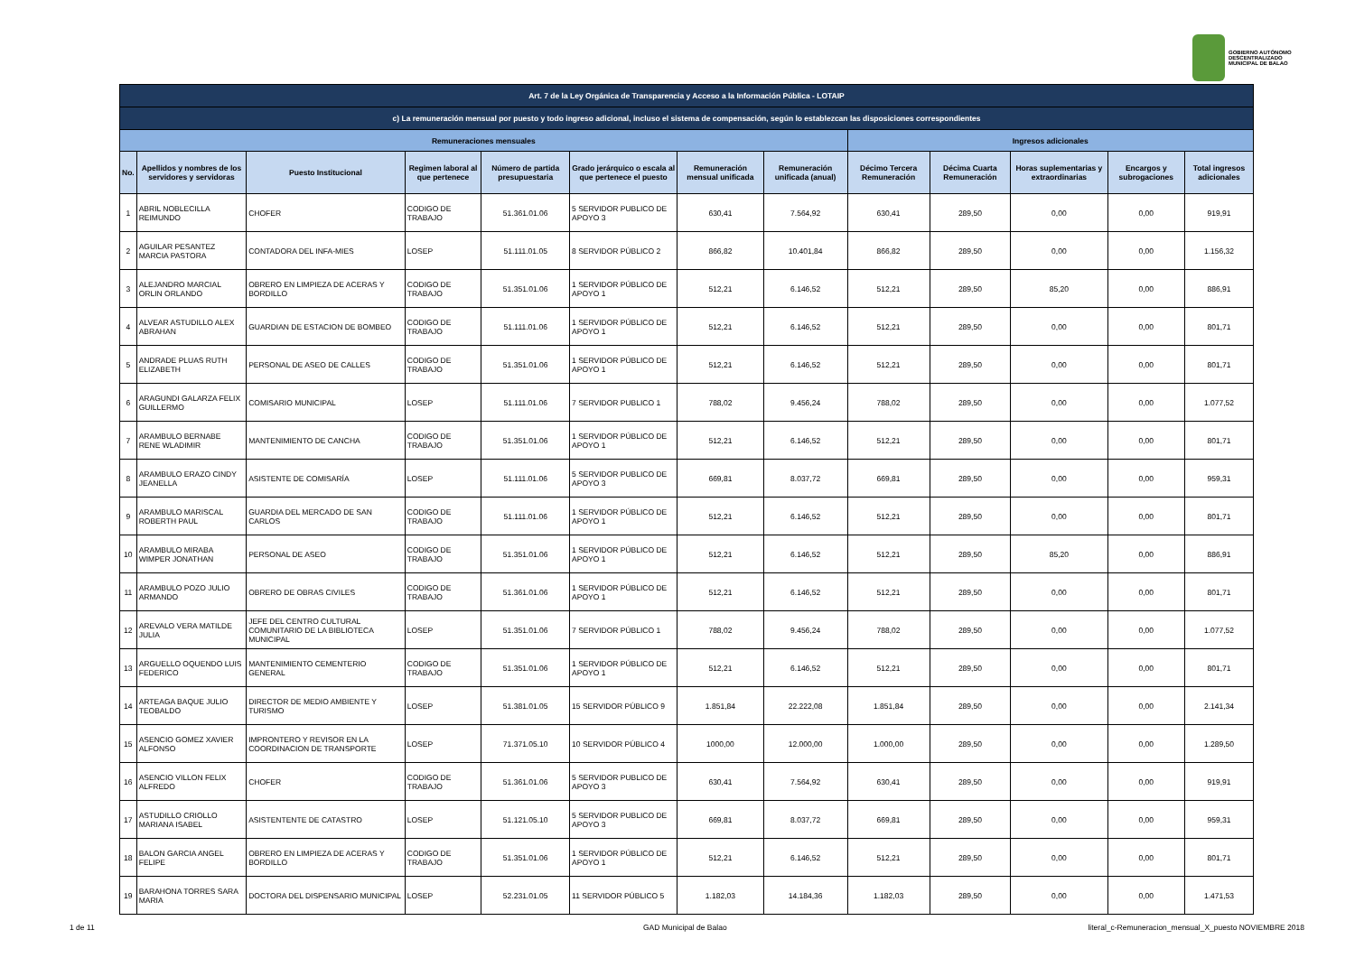GOBIERNO AUTÓNOMO
DESCENTRALIZADO
MUNICIPAL DE BALAO
| Art. 7 de la Ley Orgánica de Transparencia y Acceso a la Información Pública - LOTAIP | | | | | | | | | | | | |
| --- | --- | --- | --- | --- | --- | --- | --- | --- | --- | --- | --- | --- |
| c) La remuneración mensual por puesto y todo ingreso adicional, incluso el sistema de compensación, según lo establezcan las disposiciones correspondientes | | | | | | | | | | | | |
| Remuneraciones mensuales | | | | | | | | Ingresos adicionales | | | | |
| No. | Apellidos y nombres de los servidores y servidoras | Puesto Institucional | Regimen laboral al que pertenece | Número de partida presupuestaria | Grado jerárquico o escala al que pertenece el puesto | Remuneración mensual unificada | Remuneración unificada (anual) | Décimo Tercera Remuneración | Décima Cuarta Remuneración | Horas suplementarias y extraordinarias | Encargos y subrogaciones | Total ingresos adicionales |
| 1 | ABRIL NOBLECILLA REIMUNDO | CHOFER | CODIGO DE TRABAJO | 51.361.01.06 | 5 SERVIDOR PUBLICO DE APOYO 3 | 630,41 | 7.564,92 | 630,41 | 289,50 | 0,00 | 0,00 | 919,91 |
| 2 | AGUILAR PESANTEZ MARCIA PASTORA | CONTADORA DEL INFA-MIES | LOSEP | 51.111.01.05 | 8 SERVIDOR PÚBLICO 2 | 866,82 | 10.401,84 | 866,82 | 289,50 | 0,00 | 0,00 | 1.156,32 |
| 3 | ALEJANDRO MARCIAL ORLIN ORLANDO | OBRERO EN LIMPIEZA DE ACERAS Y BORDILLO | CODIGO DE TRABAJO | 51.351.01.06 | 1 SERVIDOR PÚBLICO DE APOYO 1 | 512,21 | 6.146,52 | 512,21 | 289,50 | 85,20 | 0,00 | 886,91 |
| 4 | ALVEAR ASTUDILLO ALEX ABRAHAN | GUARDIAN DE ESTACION DE BOMBEO | CODIGO DE TRABAJO | 51.111.01.06 | 1 SERVIDOR PÚBLICO DE APOYO 1 | 512,21 | 6.146,52 | 512,21 | 289,50 | 0,00 | 0,00 | 801,71 |
| 5 | ANDRADE PLUAS RUTH ELIZABETH | PERSONAL DE ASEO DE CALLES | CODIGO DE TRABAJO | 51.351.01.06 | 1 SERVIDOR PÚBLICO DE APOYO 1 | 512,21 | 6.146,52 | 512,21 | 289,50 | 0,00 | 0,00 | 801,71 |
| 6 | ARAGUNDI GALARZA FELIX GUILLERMO | COMISARIO MUNICIPAL | LOSEP | 51.111.01.06 | 7 SERVIDOR PUBLICO 1 | 788,02 | 9.456,24 | 788,02 | 289,50 | 0,00 | 0,00 | 1.077,52 |
| 7 | ARAMBULO BERNABE RENE WLADIMIR | MANTENIMIENTO DE CANCHA | CODIGO DE TRABAJO | 51.351.01.06 | 1 SERVIDOR PÚBLICO DE APOYO 1 | 512,21 | 6.146,52 | 512,21 | 289,50 | 0,00 | 0,00 | 801,71 |
| 8 | ARAMBULO ERAZO CINDY JEANELLA | ASISTENTE DE COMISARÍA | LOSEP | 51.111.01.06 | 5 SERVIDOR PUBLICO DE APOYO 3 | 669,81 | 8.037,72 | 669,81 | 289,50 | 0,00 | 0,00 | 959,31 |
| 9 | ARAMBULO MARISCAL ROBERTH PAUL | GUARDIA DEL MERCADO DE SAN CARLOS | CODIGO DE TRABAJO | 51.111.01.06 | 1 SERVIDOR PÚBLICO DE APOYO 1 | 512,21 | 6.146,52 | 512,21 | 289,50 | 0,00 | 0,00 | 801,71 |
| 10 | ARAMBULO MIRABA WIMPER JONATHAN | PERSONAL DE ASEO | CODIGO DE TRABAJO | 51.351.01.06 | 1 SERVIDOR PÚBLICO DE APOYO 1 | 512,21 | 6.146,52 | 512,21 | 289,50 | 85,20 | 0,00 | 886,91 |
| 11 | ARAMBULO POZO JULIO ARMANDO | OBRERO DE OBRAS CIVILES | CODIGO DE TRABAJO | 51.361.01.06 | 1 SERVIDOR PÚBLICO DE APOYO 1 | 512,21 | 6.146,52 | 512,21 | 289,50 | 0,00 | 0,00 | 801,71 |
| 12 | AREVALO VERA MATILDE JULIA | JEFE DEL CENTRO CULTURAL COMUNITARIO DE LA BIBLIOTECA MUNICIPAL | LOSEP | 51.351.01.06 | 7 SERVIDOR PÚBLICO 1 | 788,02 | 9.456,24 | 788,02 | 289,50 | 0,00 | 0,00 | 1.077,52 |
| 13 | ARGUELLO OQUENDO LUIS FEDERICO | MANTENIMIENTO CEMENTERIO GENERAL | CODIGO DE TRABAJO | 51.351.01.06 | 1 SERVIDOR PÚBLICO DE APOYO 1 | 512,21 | 6.146,52 | 512,21 | 289,50 | 0,00 | 0,00 | 801,71 |
| 14 | ARTEAGA BAQUE JULIO TEOBALDO | DIRECTOR DE MEDIO AMBIENTE Y TURISMO | LOSEP | 51.381.01.05 | 15 SERVIDOR PÚBLICO 9 | 1.851,84 | 22.222,08 | 1.851,84 | 289,50 | 0,00 | 0,00 | 2.141,34 |
| 15 | ASENCIO GOMEZ XAVIER ALFONSO | IMPRONTERO Y REVISOR EN LA COORDINACION DE TRANSPORTE | LOSEP | 71.371.05.10 | 10 SERVIDOR PÚBLICO 4 | 1000,00 | 12.000,00 | 1.000,00 | 289,50 | 0,00 | 0,00 | 1.289,50 |
| 16 | ASENCIO VILLON FELIX ALFREDO | CHOFER | CODIGO DE TRABAJO | 51.361.01.06 | 5 SERVIDOR PUBLICO DE APOYO 3 | 630,41 | 7.564,92 | 630,41 | 289,50 | 0,00 | 0,00 | 919,91 |
| 17 | ASTUDILLO CRIOLLO MARIANA ISABEL | ASISTENTENTE DE CATASTRO | LOSEP | 51.121.05.10 | 5 SERVIDOR PUBLICO DE APOYO 3 | 669,81 | 8.037,72 | 669,81 | 289,50 | 0,00 | 0,00 | 959,31 |
| 18 | BALON GARCIA ANGEL FELIPE | OBRERO EN LIMPIEZA DE ACERAS Y BORDILLO | CODIGO DE TRABAJO | 51.351.01.06 | 1 SERVIDOR PÚBLICO DE APOYO 1 | 512,21 | 6.146,52 | 512,21 | 289,50 | 0,00 | 0,00 | 801,71 |
| 19 | BARAHONA TORRES SARA MARIA | DOCTORA DEL DISPENSARIO MUNICIPAL | LOSEP | 52.231.01.05 | 11 SERVIDOR PÚBLICO 5 | 1.182,03 | 14.184,36 | 1.182,03 | 289,50 | 0,00 | 0,00 | 1.471,53 |
1 de 11 GAD Municipal de Balao
literal_c-Remuneracion_mensual_X_puesto NOVIEMBRE 2018